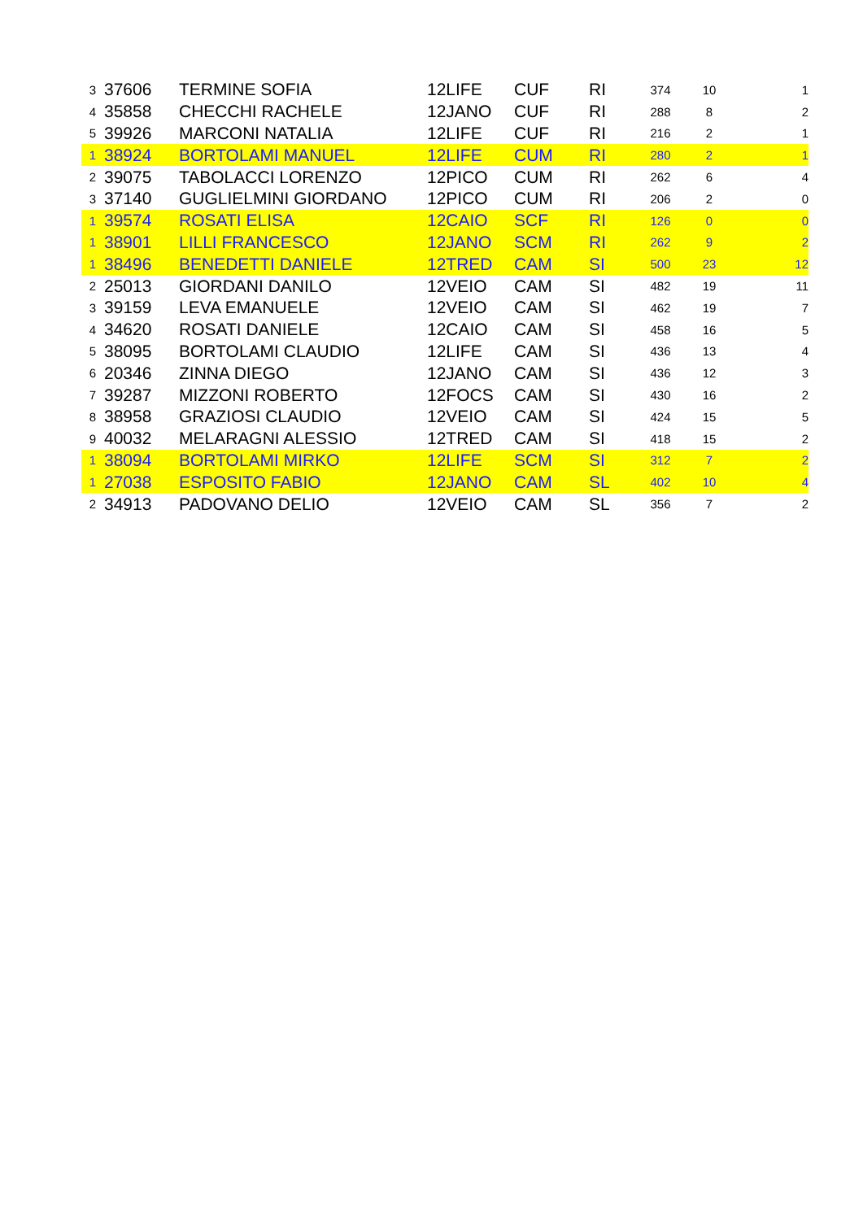| 3 | 37606 | TERMINE SOFIA | 12LIFE | CUF | RI | 374 | 10 | 1 |
| 4 | 35858 | CHECCHI RACHELE | 12JANO | CUF | RI | 288 | 8 | 2 |
| 5 | 39926 | MARCONI NATALIA | 12LIFE | CUF | RI | 216 | 2 | 1 |
| 1 | 38924 | BORTOLAMI MANUEL | 12LIFE | CUM | RI | 280 | 2 | 1 |
| 2 | 39075 | TABOLACCI LORENZO | 12PICO | CUM | RI | 262 | 6 | 4 |
| 3 | 37140 | GUGLIELMINI GIORDANO | 12PICO | CUM | RI | 206 | 2 | 0 |
| 1 | 39574 | ROSATI ELISA | 12CAIO | SCF | RI | 126 | 0 | 0 |
| 1 | 38901 | LILLI FRANCESCO | 12JANO | SCM | RI | 262 | 9 | 2 |
| 1 | 38496 | BENEDETTI DANIELE | 12TRED | CAM | SI | 500 | 23 | 12 |
| 2 | 25013 | GIORDANI DANILO | 12VEIO | CAM | SI | 482 | 19 | 11 |
| 3 | 39159 | LEVA EMANUELE | 12VEIO | CAM | SI | 462 | 19 | 7 |
| 4 | 34620 | ROSATI DANIELE | 12CAIO | CAM | SI | 458 | 16 | 5 |
| 5 | 38095 | BORTOLAMI CLAUDIO | 12LIFE | CAM | SI | 436 | 13 | 4 |
| 6 | 20346 | ZINNA DIEGO | 12JANO | CAM | SI | 436 | 12 | 3 |
| 7 | 39287 | MIZZONI ROBERTO | 12FOCS | CAM | SI | 430 | 16 | 2 |
| 8 | 38958 | GRAZIOSI CLAUDIO | 12VEIO | CAM | SI | 424 | 15 | 5 |
| 9 | 40032 | MELARAGNI ALESSIO | 12TRED | CAM | SI | 418 | 15 | 2 |
| 1 | 38094 | BORTOLAMI MIRKO | 12LIFE | SCM | SI | 312 | 7 | 2 |
| 1 | 27038 | ESPOSITO FABIO | 12JANO | CAM | SL | 402 | 10 | 4 |
| 2 | 34913 | PADOVANO DELIO | 12VEIO | CAM | SL | 356 | 7 | 2 |